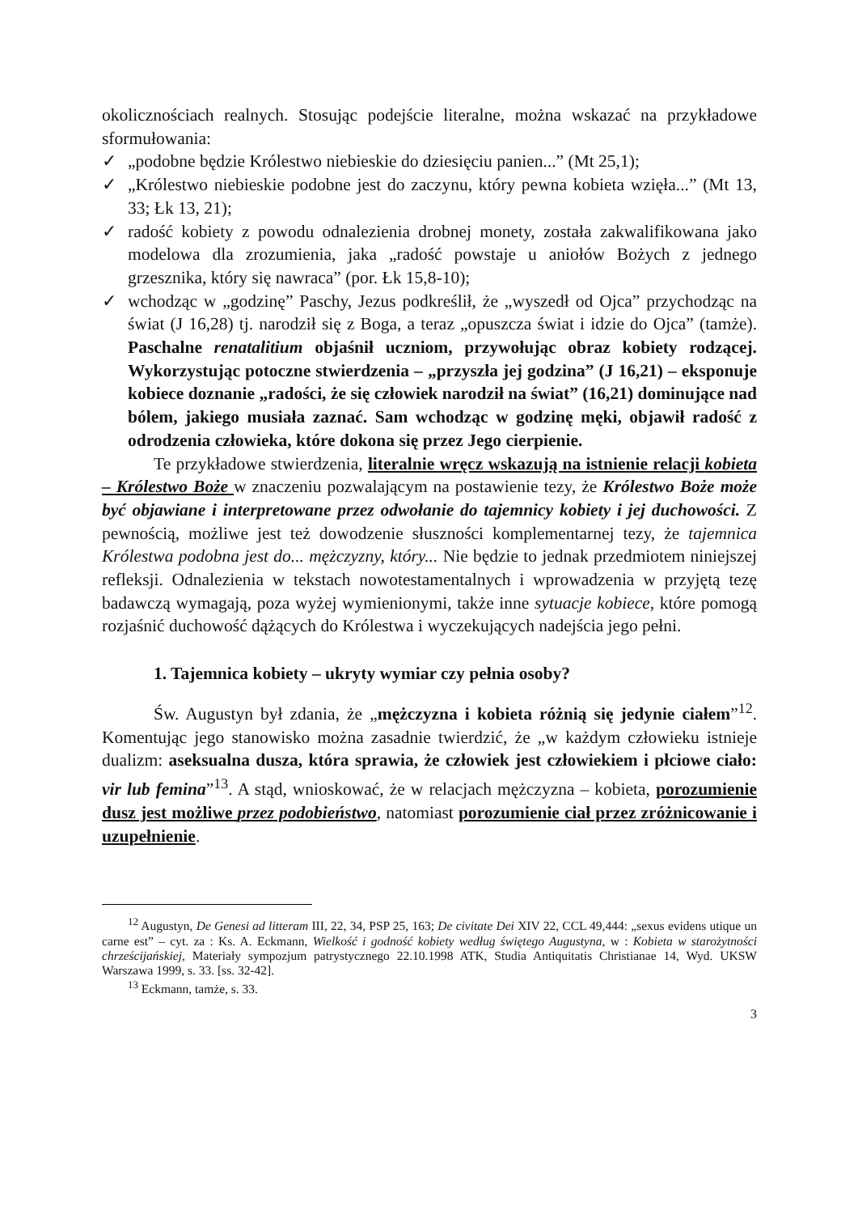okolicznościach realnych. Stosując podejście literalne, można wskazać na przykładowe sformułowania:
✓ „podobne będzie Królestwo niebieskie do dziesięciu panien...” (Mt 25,1);
✓ „Królestwo niebieskie podobne jest do zaczynu, który pewna kobieta wzięła...” (Mt 13, 33; Łk 13, 21);
✓ radość kobiety z powodu odnalezienia drobnej monety, została zakwalifikowana jako modelowa dla zrozumienia, jaka „radość powstaje u aniołów Bożych z jednego grzesznika, który się nawraca” (por. Łk 15,8-10);
✓ wchodząc w „godzinę” Paschy, Jezus podkreślił, że „wyszedł od Ojca” przychodząc na świat (J 16,28) tj. narodził się z Boga, a teraz „opuszcza świat i idzie do Ojca” (tamże). Paschalne renatalitium objaśnił uczniom, przywołując obraz kobiety rodzącej. Wykorzystując potoczne stwierdzenia – „przyszła jej godzina” (J 16,21) – eksponuje kobiece doznanie „radości, że się człowiek narodził na świat” (16,21) dominujące nad bólem, jakiego musiała zaznać. Sam wchodząc w godzinę męki, objawił radość z odrodzenia człowieka, które dokona się przez Jego cierpienie.
Te przykładowe stwierdzenia, literalnie wręcz wskazują na istnienie relacji kobieta – Królestwo Boże w znaczeniu pozwalającym na postawienie tezy, że Królestwo Boże może być objawiane i interpretowane przez odwołanie do tajemnicy kobiety i jej duchowości. Z pewnością, możliwe jest też dowodzenie słuszności komplementarnej tezy, że tajemnica Królestwa podobna jest do... mężczyzny, który... Nie będzie to jednak przedmiotem niniejszej refleksji. Odnalezienia w tekstach nowotestamentalnych i wprowadzenia w przyjętą tezę badawczą wymagają, poza wyżej wymienionymi, także inne sytuacje kobiece, które pomogą rozjaśnić duchowość dążących do Królestwa i wyczekujących nadejścia jego pełni.
1. Tajemnica kobiety – ukryty wymiar czy pełnia osoby?
Św. Augustyn był zdania, że „mężczyzna i kobieta różnią się jedynie ciałem”<sup>12</sup>. Komentując jego stanowisko można zasadnie twierdzić, że „w każdym człowieku istnieje dualizm: aseksualna dusza, która sprawia, że człowiek jest człowiekiem i płciowe ciało: vir lub femina”<sup>13</sup>. A stąd, wnioskować, że w relacjach mężczyzna – kobieta, porozumienie dusz jest możliwe przez podobieństwo, natomiast porozumienie ciał przez zróżnicowanie i uzupełnienie.
<sup>12</sup> Augustyn, De Genesi ad litteram III, 22, 34, PSP 25, 163; De civitate Dei XIV 22, CCL 49,444: „sexus evidens utique un carne est” – cyt. za : Ks. A. Eckmann, Wielkość i godność kobiety według świętego Augustyna, w : Kobieta w starożytności chrześcijańskiej, Materiały sympozjum patrystycznego 22.10.1998 ATK, Studia Antiquitatis Christianae 14, Wyd. UKSW Warszawa 1999, s. 33. [ss. 32-42].
<sup>13</sup> Eckmann, tamże, s. 33.
3